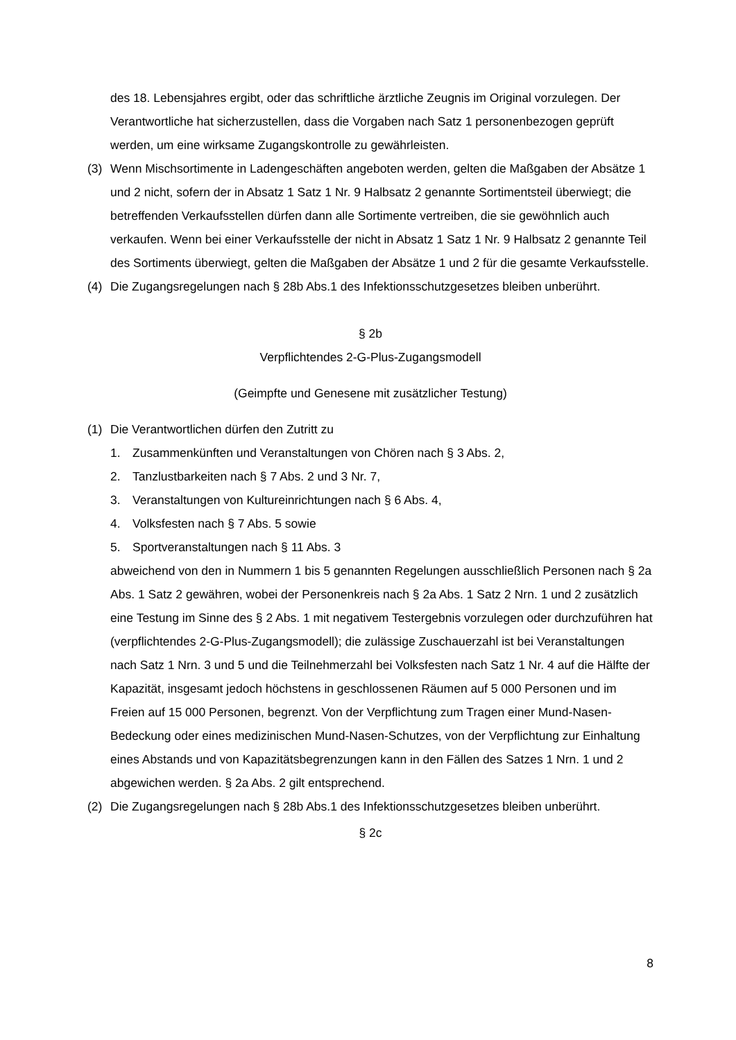des 18. Lebensjahres ergibt, oder das schriftliche ärztliche Zeugnis im Original vorzulegen. Der Verantwortliche hat sicherzustellen, dass die Vorgaben nach Satz 1 personenbezogen geprüft werden, um eine wirksame Zugangskontrolle zu gewährleisten.
(3) Wenn Mischsortimente in Ladengeschäften angeboten werden, gelten die Maßgaben der Absätze 1 und 2 nicht, sofern der in Absatz 1 Satz 1 Nr. 9 Halbsatz 2 genannte Sortimentsteil überwiegt; die betreffenden Verkaufsstellen dürfen dann alle Sortimente vertreiben, die sie gewöhnlich auch verkaufen. Wenn bei einer Verkaufsstelle der nicht in Absatz 1 Satz 1 Nr. 9 Halbsatz 2 genannte Teil des Sortiments überwiegt, gelten die Maßgaben der Absätze 1 und 2 für die gesamte Verkaufsstelle.
(4) Die Zugangsregelungen nach § 28b Abs.1 des Infektionsschutzgesetzes bleiben unberührt.
§ 2b
Verpflichtendes 2-G-Plus-Zugangsmodell
(Geimpfte und Genesene mit zusätzlicher Testung)
(1) Die Verantwortlichen dürfen den Zutritt zu
1. Zusammenkünften und Veranstaltungen von Chören nach § 3 Abs. 2,
2. Tanzlustbarkeiten nach § 7 Abs. 2 und 3 Nr. 7,
3. Veranstaltungen von Kultureinrichtungen nach § 6 Abs. 4,
4. Volksfesten nach § 7 Abs. 5 sowie
5. Sportveranstaltungen nach § 11 Abs. 3
abweichend von den in Nummern 1 bis 5 genannten Regelungen ausschließlich Personen nach § 2a Abs. 1 Satz 2 gewähren, wobei der Personenkreis nach § 2a Abs. 1 Satz 2 Nrn. 1 und 2 zusätzlich eine Testung im Sinne des § 2 Abs. 1 mit negativem Testergebnis vorzulegen oder durchzuführen hat (verpflichtendes 2-G-Plus-Zugangsmodell); die zulässige Zuschauerzahl ist bei Veranstaltungen nach Satz 1 Nrn. 3 und 5 und die Teilnehmerzahl bei Volksfesten nach Satz 1 Nr. 4 auf die Hälfte der Kapazität, insgesamt jedoch höchstens in geschlossenen Räumen auf 5 000 Personen und im Freien auf 15 000 Personen, begrenzt. Von der Verpflichtung zum Tragen einer Mund-Nasen-Bedeckung oder eines medizinischen Mund-Nasen-Schutzes, von der Verpflichtung zur Einhaltung eines Abstands und von Kapazitätsbegrenzungen kann in den Fällen des Satzes 1 Nrn. 1 und 2 abgewichen werden. § 2a Abs. 2 gilt entsprechend.
(2) Die Zugangsregelungen nach § 28b Abs.1 des Infektionsschutzgesetzes bleiben unberührt.
§ 2c
8